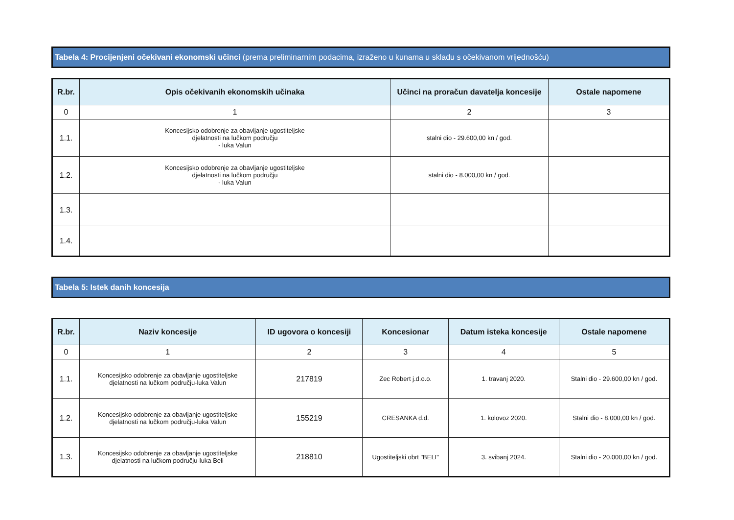Tabela 4: Procijenjeni očekivani ekonomski učinci (prema preliminarnim podacima, izraženo u kunama u skladu s očekivanom vrijednošću)
| R.br. | Opis očekivanih ekonomskih učinaka | Učinci na proračun davatelja koncesije | Ostale napomene |
| --- | --- | --- | --- |
| 0 | 1 | 2 | 3 |
| 1.1. | Koncesijsko odobrenje za obavljanje ugostiteljske djelatnosti na lučkom području - luka Valun | stalni dio - 29.600,00 kn / god. | |
| 1.2. | Koncesijsko odobrenje za obavljanje ugostiteljske djelatnosti na lučkom području - luka Valun | stalni dio - 8.000,00 kn / god. | |
| 1.3. | | | |
| 1.4. | | | |
Tabela 5: Istek danih koncesija
| R.br. | Naziv koncesije | ID ugovora o koncesiji | Koncesionar | Datum isteka koncesije | Ostale napomene |
| --- | --- | --- | --- | --- | --- |
| 0 | 1 | 2 | 3 | 4 | 5 |
| 1.1. | Koncesijsko odobrenje za obavljanje ugostiteljske djelatnosti na lučkom području-luka Valun | 217819 | Zec Robert j.d.o.o. | 1. travanj 2020. | Stalni dio - 29.600,00 kn / god. |
| 1.2. | Koncesijsko odobrenje za obavljanje ugostiteljske djelatnosti na lučkom području-luka Valun | 155219 | CRESANKA d.d. | 1. kolovoz 2020. | Stalni dio - 8.000,00 kn / god. |
| 1.3. | Koncesijsko odobrenje za obavljanje ugostiteljske djelatnosti na lučkom području-luka Beli | 218810 | Ugostiteljski obrt "BELI" | 3. svibanj 2024. | Stalni dio - 20.000,00 kn / god. |